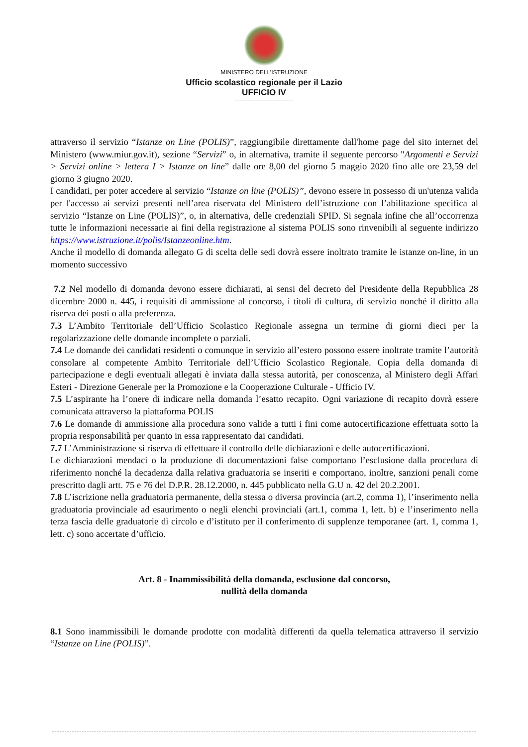MINISTERO DELL’ISTRUZIONE
Ufficio scolastico regionale per il Lazio
UFFICIO IV
attraverso il servizio “Istanze on Line (POLIS)”, raggiungibile direttamente dall'home page del sito internet del Ministero (www.miur.gov.it), sezione “Servizi” o, in alternativa, tramite il seguente percorso "Argomenti e Servizi > Servizi online > lettera I > Istanze on line” dalle ore 8,00 del giorno 5 maggio 2020 fino alle ore 23,59 del giorno 3 giugno 2020.
I candidati, per poter accedere al servizio “Istanze on line (POLIS)”, devono essere in possesso di un'utenza valida per l'accesso ai servizi presenti nell’area riservata del Ministero dell’istruzione con l’abilitazione specifica al servizio “Istanze on Line (POLIS)”, o, in alternativa, delle credenziali SPID. Si segnala infine che all’occorrenza tutte le informazioni necessarie ai fini della registrazione al sistema POLIS sono rinvenibili al seguente indirizzo https://www.istruzione.it/polis/Istanzeonline.htm.
Anche il modello di domanda allegato G di scelta delle sedi dovrà essere inoltrato tramite le istanze on-line, in un momento successivo
7.2 Nel modello di domanda devono essere dichiarati, ai sensi del decreto del Presidente della Repubblica 28 dicembre 2000 n. 445, i requisiti di ammissione al concorso, i titoli di cultura, di servizio nonché il diritto alla riserva dei posti o alla preferenza.
7.3 L’Ambito Territoriale dell’Ufficio Scolastico Regionale assegna un termine di giorni dieci per la regolarizzazione delle domande incomplete o parziali.
7.4 Le domande dei candidati residenti o comunque in servizio all’estero possono essere inoltrate tramite l’autorità consolare al competente Ambito Territoriale dell’Ufficio Scolastico Regionale. Copia della domanda di partecipazione e degli eventuali allegati è inviata dalla stessa autorità, per conoscenza, al Ministero degli Affari Esteri - Direzione Generale per la Promozione e la Cooperazione Culturale - Ufficio IV.
7.5 L’aspirante ha l’onere di indicare nella domanda l’esatto recapito. Ogni variazione di recapito dovrà essere comunicata attraverso la piattaforma POLIS
7.6 Le domande di ammissione alla procedura sono valide a tutti i fini come autocertificazione effettuata sotto la propria responsabilità per quanto in essa rappresentato dai candidati.
7.7 L’Amministrazione si riserva di effettuare il controllo delle dichiarazioni e delle autocertificazioni.
Le dichiarazioni mendaci o la produzione di documentazioni false comportano l’esclusione dalla procedura di riferimento nonché la decadenza dalla relativa graduatoria se inseriti e comportano, inoltre, sanzioni penali come prescritto dagli artt. 75 e 76 del D.P.R. 28.12.2000, n. 445 pubblicato nella G.U n. 42 del 20.2.2001.
7.8 L’iscrizione nella graduatoria permanente, della stessa o diversa provincia (art.2, comma 1), l’inserimento nella graduatoria provinciale ad esaurimento o negli elenchi provinciali (art.1, comma 1, lett. b) e l’inserimento nella terza fascia delle graduatorie di circolo e d’istituto per il conferimento di supplenze temporanee (art. 1, comma 1, lett. c) sono accertate d’ufficio.
Art. 8 - Inammissibilità della domanda, esclusione dal concorso,
nullità della domanda
8.1 Sono inammissibili le domande prodotte con modalità differenti da quella telematica attraverso il servizio “Istanze on Line (POLIS)”.